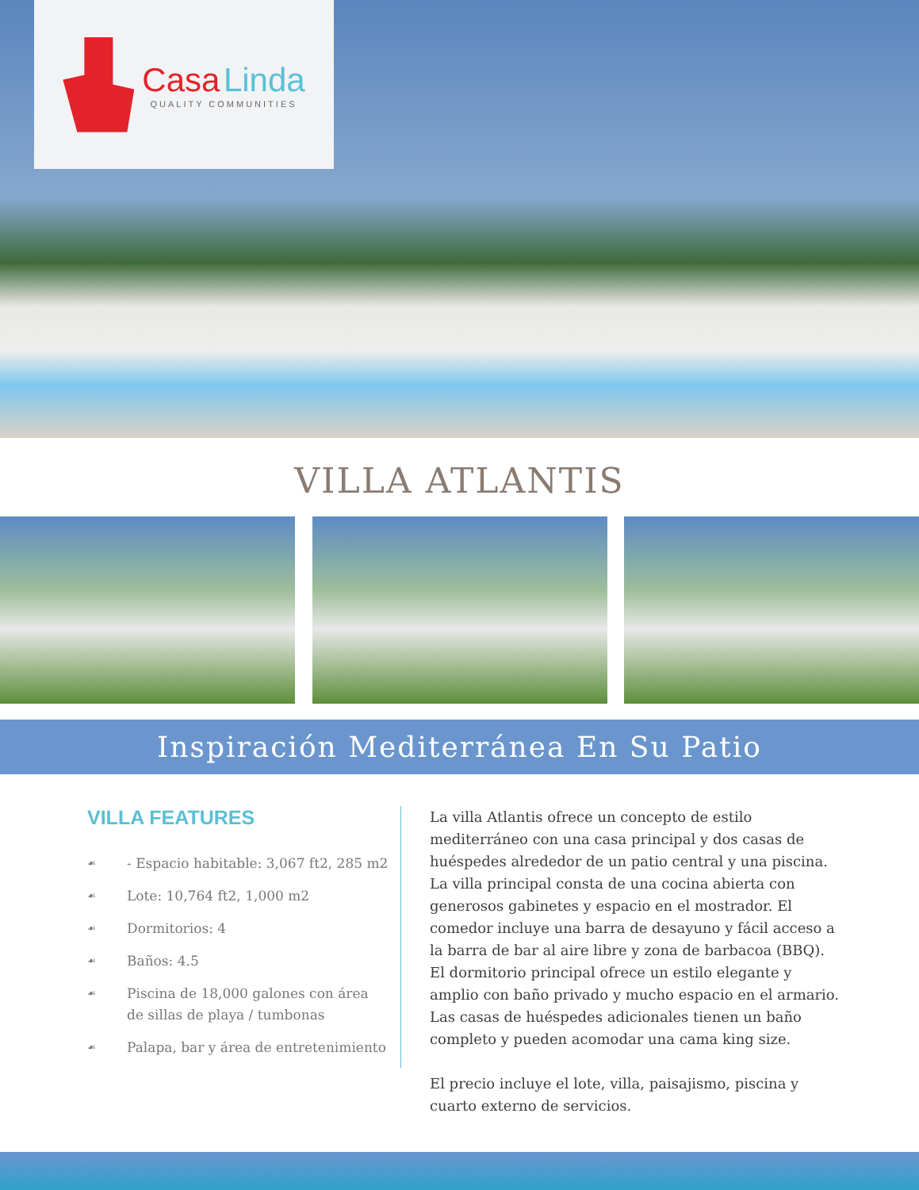Casa Linda
QUALITY COMMUNITIES
VILLA ATLANTIS
Inspiración Mediterránea En Su Patio
VILLA FEATURES
☙ - Espacio habitable: 3,067 ft2, 285 m2
☙ Lote: 10,764 ft2, 1,000 m2
☙ Dormitorios: 4
☙ Baños: 4.5
☙ Piscina de 18,000 galones con área de sillas de playa / tumbonas
☙ Palapa, bar y área de entretenimiento
La villa Atlantis ofrece un concepto de estilo mediterráneo con una casa principal y dos casas de huéspedes alrededor de un patio central y una piscina. La villa principal consta de una cocina abierta con generosos gabinetes y espacio en el mostrador. El comedor incluye una barra de desayuno y fácil acceso a la barra de bar al aire libre y zona de barbacoa (BBQ). El dormitorio principal ofrece un estilo elegante y amplio con baño privado y mucho espacio en el armario. Las casas de huéspedes adicionales tienen un baño completo y pueden acomodar una cama king size.
El precio incluye el lote, villa, paisajismo, piscina y cuarto externo de servicios.